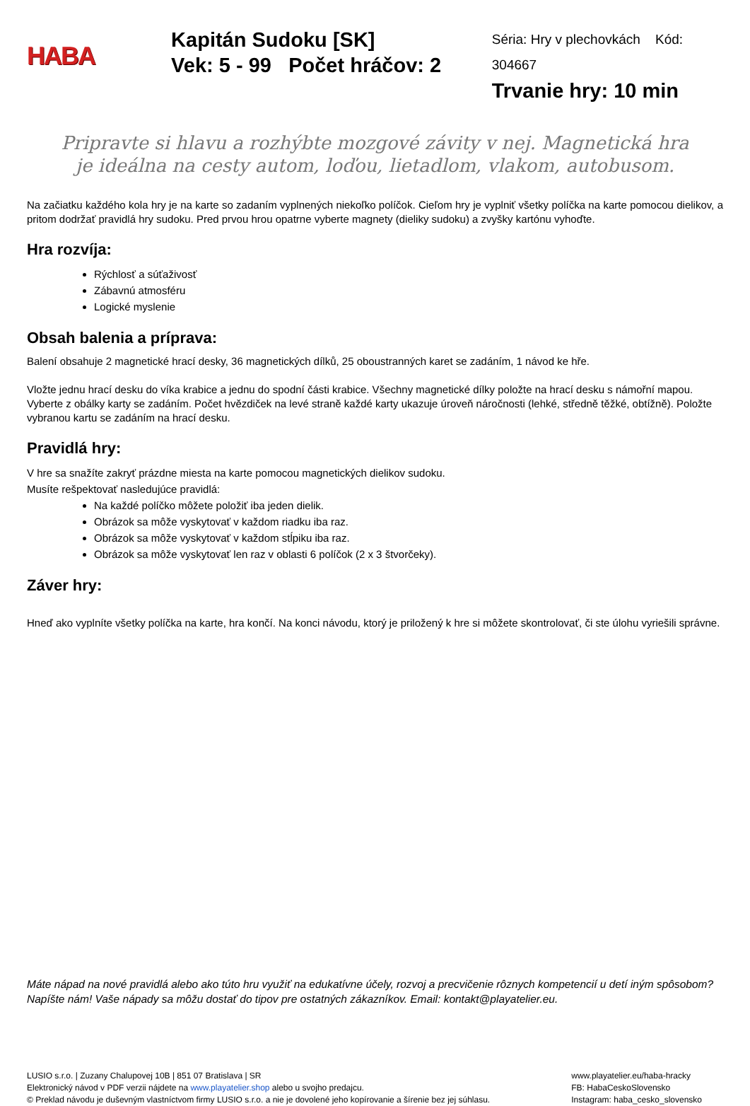HABA
Kapitán Sudoku [SK]
Vek: 5 - 99 Počet hráčov: 2
Séria: Hry v plechovkách Kód: 304667
Trvanie hry: 10 min
Pripravte si hlavu a rozhýbte mozgové závity v nej. Magnetická hra je ideálna na cesty autom, loďou, lietadlom, vlakom, autobusom.
Na začiatku každého kola hry je na karte so zadaním vyplnených niekoľko políčok. Cieľom hry je vyplniť všetky políčka na karte pomocou dielikov, a pritom dodržať pravidlá hry sudoku. Pred prvou hrou opatrne vyberte magnety (dieliky sudoku) a zvyšky kartónu vyhoďte.
Hra rozvíja:
Rýchlosť a súťaživosť
Zábavnú atmosféru
Logické myslenie
Obsah balenia a príprava:
Balení obsahuje 2 magnetické hrací desky, 36 magnetických dílků, 25 oboustranných karet se zadáním, 1 návod ke hře.
Vložte jednu hrací desku do víka krabice a jednu do spodní části krabice. Všechny magnetické dílky položte na hrací desku s námořní mapou. Vyberte z obálky karty se zadáním. Počet hvězdiček na levé straně každé karty ukazuje úroveň náročnosti (lehké, středně těžké, obtížně). Položte vybranou kartu se zadáním na hrací desku.
Pravidlá hry:
V hre sa snažíte zakryť prázdne miesta na karte pomocou magnetických dielikov sudoku.
Musíte rešpektovať nasledujúce pravidlá:
Na každé políčko môžete položiť iba jeden dielik.
Obrázok sa môže vyskytovať v každom riadku iba raz.
Obrázok sa môže vyskytovať v každom stĺpiku iba raz.
Obrázok sa môže vyskytovať len raz v oblasti 6 políčok (2 x 3 štvorčeky).
Záver hry:
Hneď ako vyplníte všetky políčka na karte, hra končí. Na konci návodu, ktorý je priložený k hre si môžete skontrolovať, či ste úlohu vyriešili správne.
Máte nápad na nové pravidlá alebo ako túto hru využiť na edukatívne účely, rozvoj a precvičenie rôznych kompetencií u detí iným spôsobom? Napíšte nám! Vaše nápady sa môžu dostať do tipov pre ostatných zákazníkov. Email: kontakt@playatelier.eu.
LUSIO s.r.o. | Zuzany Chalupovej 10B | 851 07 Bratislava | SR
Elektronický návod v PDF verzii nájdete na www.playatelier.shop alebo u svojho predajcu.
© Preklad návodu je duševným vlastníctvom firmy LUSIO s.r.o. a nie je dovolené jeho kopírovanie a šírenie bez jej súhlasu.
www.playatelier.eu/haba-hracky
FB: HabaCeskoSlovensko
Instagram: haba_cesko_slovensko